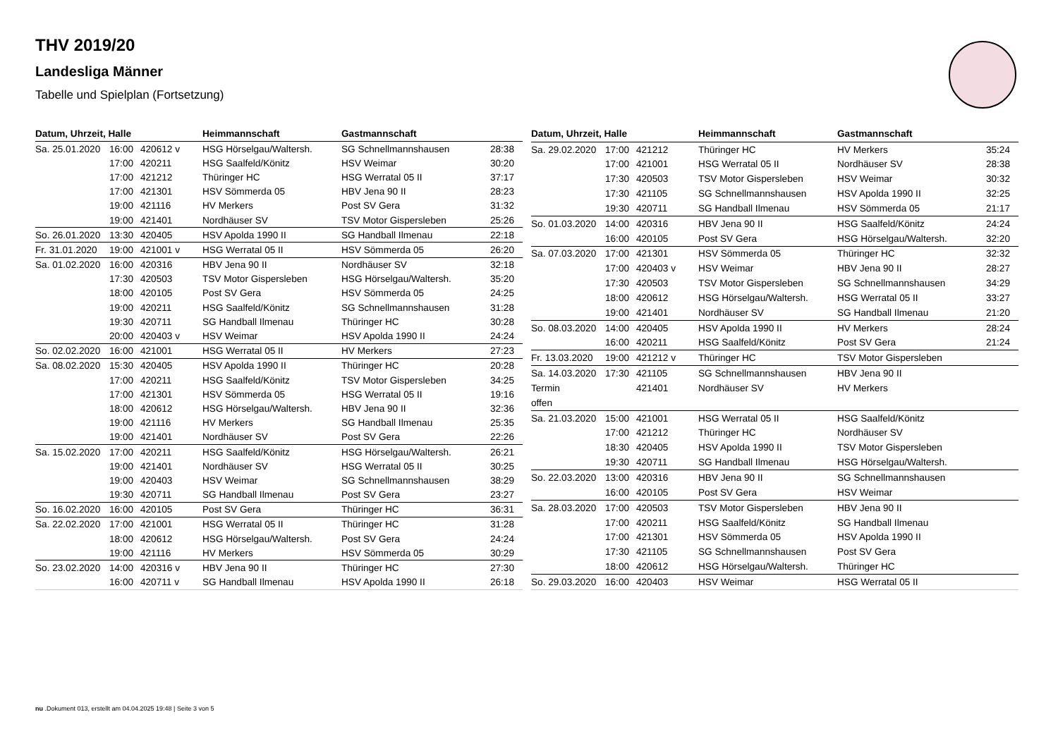THV 2019/20
Landesliga Männer
Tabelle und Spielplan (Fortsetzung)
| Datum, Uhrzeit, Halle | | | Heimmannschaft | Gastmannschaft | |
| --- | --- | --- | --- | --- | --- |
| Sa. 25.01.2020 | 16:00 | 420612 v | HSG Hörselgau/Waltersh. | SG Schnellmannshausen | 28:38 |
| | 17:00 | 420211 | HSG Saalfeld/Könitz | HSV Weimar | 30:20 |
| | 17:00 | 421212 | Thüringer HC | HSG Werratal 05 II | 37:17 |
| | 17:00 | 421301 | HSV Sömmerda 05 | HBV Jena 90 II | 28:23 |
| | 19:00 | 421116 | HV Merkers | Post SV Gera | 31:32 |
| | 19:00 | 421401 | Nordhäuser SV | TSV Motor Gispersleben | 25:26 |
| So. 26.01.2020 | 13:30 | 420405 | HSV Apolda 1990 II | SG Handball Ilmenau | 22:18 |
| Fr. 31.01.2020 | 19:00 | 421001 v | HSG Werratal 05 II | HSV Sömmerda 05 | 26:20 |
| Sa. 01.02.2020 | 16:00 | 420316 | HBV Jena 90 II | Nordhäuser SV | 32:18 |
| | 17:30 | 420503 | TSV Motor Gispersleben | HSG Hörselgau/Waltersh. | 35:20 |
| | 18:00 | 420105 | Post SV Gera | HSV Sömmerda 05 | 24:25 |
| | 19:00 | 420211 | HSG Saalfeld/Könitz | SG Schnellmannshausen | 31:28 |
| | 19:30 | 420711 | SG Handball Ilmenau | Thüringer HC | 30:28 |
| | 20:00 | 420403 v | HSV Weimar | HSV Apolda 1990 II | 24:24 |
| So. 02.02.2020 | 16:00 | 421001 | HSG Werratal 05 II | HV Merkers | 27:23 |
| Sa. 08.02.2020 | 15:30 | 420405 | HSV Apolda 1990 II | Thüringer HC | 20:28 |
| | 17:00 | 420211 | HSG Saalfeld/Könitz | TSV Motor Gispersleben | 34:25 |
| | 17:00 | 421301 | HSV Sömmerda 05 | HSG Werratal 05 II | 19:16 |
| | 18:00 | 420612 | HSG Hörselgau/Waltersh. | HBV Jena 90 II | 32:36 |
| | 19:00 | 421116 | HV Merkers | SG Handball Ilmenau | 25:35 |
| | 19:00 | 421401 | Nordhäuser SV | Post SV Gera | 22:26 |
| Sa. 15.02.2020 | 17:00 | 420211 | HSG Saalfeld/Könitz | HSG Hörselgau/Waltersh. | 26:21 |
| | 19:00 | 421401 | Nordhäuser SV | HSG Werratal 05 II | 30:25 |
| | 19:00 | 420403 | HSV Weimar | SG Schnellmannshausen | 38:29 |
| | 19:30 | 420711 | SG Handball Ilmenau | Post SV Gera | 23:27 |
| So. 16.02.2020 | 16:00 | 420105 | Post SV Gera | Thüringer HC | 36:31 |
| Sa. 22.02.2020 | 17:00 | 421001 | HSG Werratal 05 II | Thüringer HC | 31:28 |
| | 18:00 | 420612 | HSG Hörselgau/Waltersh. | Post SV Gera | 24:24 |
| | 19:00 | 421116 | HV Merkers | HSV Sömmerda 05 | 30:29 |
| So. 23.02.2020 | 14:00 | 420316 v | HBV Jena 90 II | Thüringer HC | 27:30 |
| | 16:00 | 420711 v | SG Handball Ilmenau | HSV Apolda 1990 II | 26:18 |
| Datum, Uhrzeit, Halle | | | Heimmannschaft | Gastmannschaft | |
| --- | --- | --- | --- | --- | --- |
| Sa. 29.02.2020 | 17:00 | 421212 | Thüringer HC | HV Merkers | 35:24 |
| | 17:00 | 421001 | HSG Werratal 05 II | Nordhäuser SV | 28:38 |
| | 17:30 | 420503 | TSV Motor Gispersleben | HSV Weimar | 30:32 |
| | 17:30 | 421105 | SG Schnellmannshausen | HSV Apolda 1990 II | 32:25 |
| | 19:30 | 420711 | SG Handball Ilmenau | HSV Sömmerda 05 | 21:17 |
| So. 01.03.2020 | 14:00 | 420316 | HBV Jena 90 II | HSG Saalfeld/Könitz | 24:24 |
| | 16:00 | 420105 | Post SV Gera | HSG Hörselgau/Waltersh. | 32:20 |
| Sa. 07.03.2020 | 17:00 | 421301 | HSV Sömmerda 05 | Thüringer HC | 32:32 |
| | 17:00 | 420403 v | HSV Weimar | HBV Jena 90 II | 28:27 |
| | 17:30 | 420503 | TSV Motor Gispersleben | SG Schnellmannshausen | 34:29 |
| | 18:00 | 420612 | HSG Hörselgau/Waltersh. | HSG Werratal 05 II | 33:27 |
| | 19:00 | 421401 | Nordhäuser SV | SG Handball Ilmenau | 21:20 |
| So. 08.03.2020 | 14:00 | 420405 | HSV Apolda 1990 II | HV Merkers | 28:24 |
| | 16:00 | 420211 | HSG Saalfeld/Könitz | Post SV Gera | 21:24 |
| Fr. 13.03.2020 | 19:00 | 421212 v | Thüringer HC | TSV Motor Gispersleben | |
| Sa. 14.03.2020 | 17:30 | 421105 | SG Schnellmannshausen | HBV Jena 90 II | |
| Termin | | 421401 | Nordhäuser SV | HV Merkers | |
| offen | | | | | |
| Sa. 21.03.2020 | 15:00 | 421001 | HSG Werratal 05 II | HSG Saalfeld/Könitz | |
| | 17:00 | 421212 | Thüringer HC | Nordhäuser SV | |
| | 18:30 | 420405 | HSV Apolda 1990 II | TSV Motor Gispersleben | |
| | 19:30 | 420711 | SG Handball Ilmenau | HSG Hörselgau/Waltersh. | |
| So. 22.03.2020 | 13:00 | 420316 | HBV Jena 90 II | SG Schnellmannshausen | |
| | 16:00 | 420105 | Post SV Gera | HSV Weimar | |
| Sa. 28.03.2020 | 17:00 | 420503 | TSV Motor Gispersleben | HBV Jena 90 II | |
| | 17:00 | 420211 | HSG Saalfeld/Könitz | SG Handball Ilmenau | |
| | 17:00 | 421301 | HSV Sömmerda 05 | HSV Apolda 1990 II | |
| | 17:30 | 421105 | SG Schnellmannshausen | Post SV Gera | |
| | 18:00 | 420612 | HSG Hörselgau/Waltersh. | Thüringer HC | |
| So. 29.03.2020 | 16:00 | 420403 | HSV Weimar | HSG Werratal 05 II | |
nu .Dokument 013, erstellt am 04.04.2025 19:48 | Seite 3 von 5